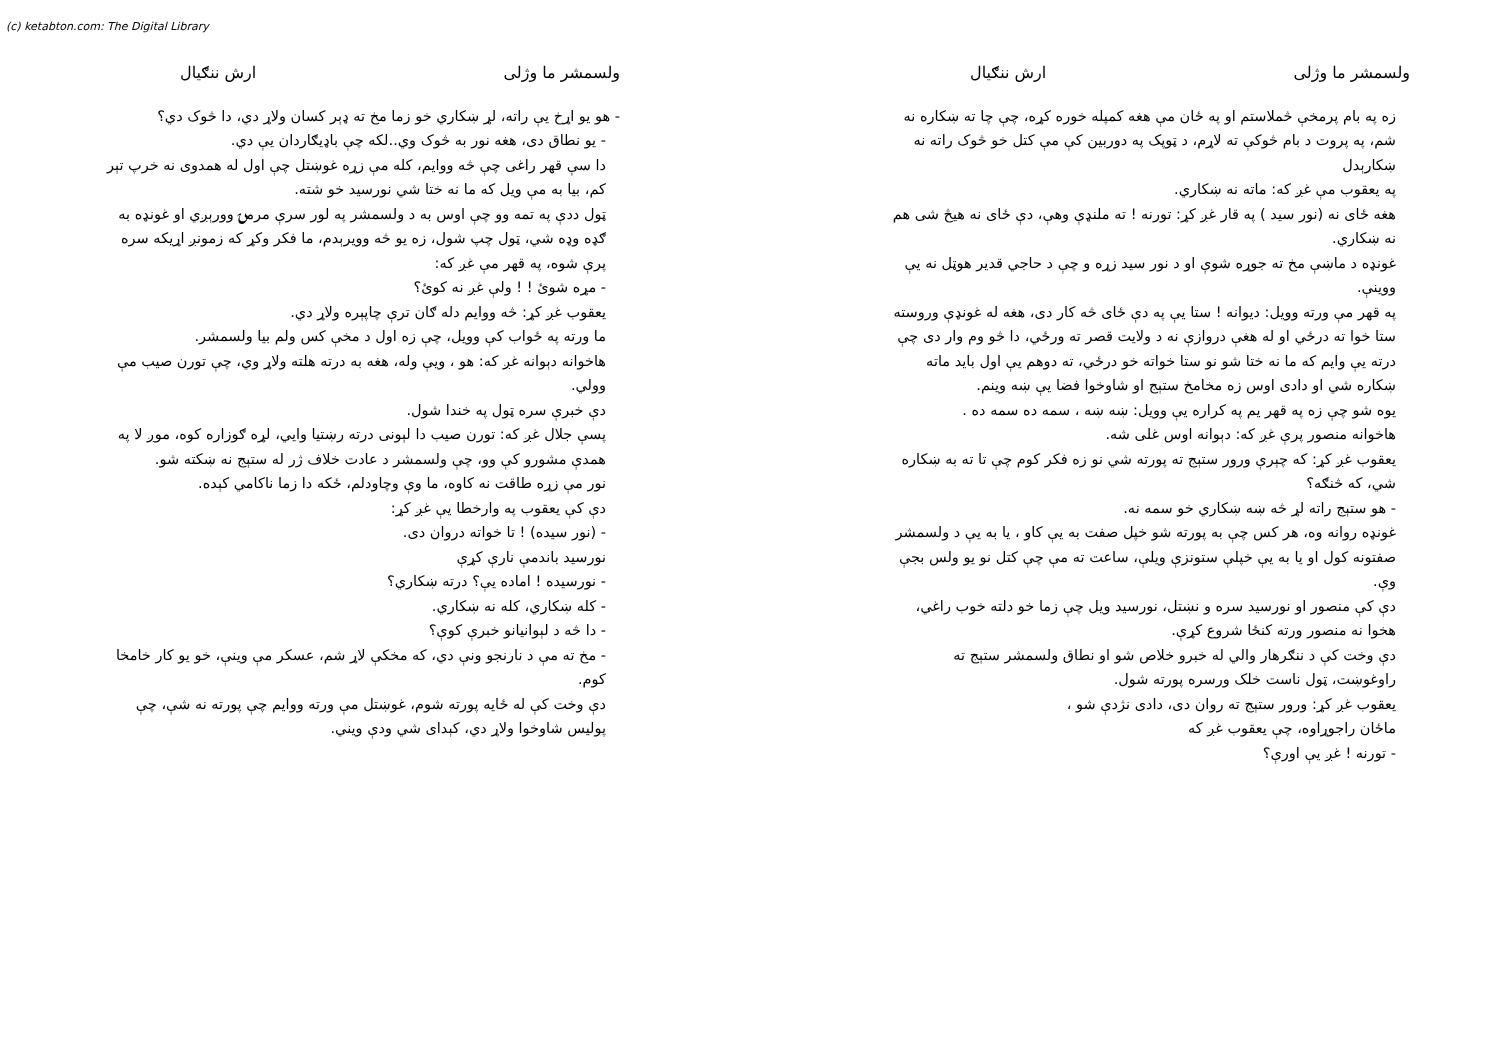(c) ketabton.com: The Digital Library
ولسمشر ما وژلی ارش ننګیال
- هو يو اړخ يې راته، لړ ښکاري خو زما مخ ته ډېر کسان ولاړ دي، دا څوک دي؟
- يو نطاق دی، هغه نور به څوک وي..لکه چې باډيګاردان يې دي.
دا سې قهر راغی چې څه ووايم، کله مې زړه غوښتل چې اول له همدوی نه خرپ تېر کم، بيا به مې ويل که ما نه ختا شي نورسيد خو شته.
ټول ددې په تمه وو چې اوس به د ولسمشر په لور سرې مرمۍ وورېږي او غونډه به ګډه وډه شي، ټول چپ شول، زه يو څه وويرېدم، ما فکر وکړ که زمونږ اړيکه سره پرې شوه، په قهر مې غږ که:
- مړه شوئ ! ! ولې غږ نه کوئ؟
يعقوب غږ کړ: څه ووايم دله ګان ترې چاپېره ولاړ دي.
ما ورته په ځواب کې وويل، چې زه اول د مخې کس ولم بيا ولسمشر.
هاخوانه دېوانه غږ که: هو ، ويې وله، هغه به درته هلته ولاړ وي، چې تورن صيب مې وولي.
دې خبرې سره ټول په خندا شول.
پسې جلال غږ که: تورن صيب دا لېونی درته رښتيا وايي، لړه ګوزاره کوه، موږ لا په همدې مشورو کې وو، چې ولسمشر د عادت خلاف ژر له ستېج نه ښکته شو.
نور مې زړه طاقت نه کاوه، ما وې وچاودلم، ځکه دا زما ناکامي کېده.
دې کې يعقوب په وارخطا يې غږ کړ:
- (نور سيده) ! تا خواته دروان دی.
نورسيد باندمې نارې کړې
- نورسيده ! اماده يې؟ درته ښکاري؟
- کله ښکاري، کله نه ښکاري.
- دا څه د لېوانيانو خبرې کوې؟
- مخ ته مې د نارنجو ونې دي، که مخکې لاړ شم، عسکر مې وينې، خو يو کار خامخا کوم.
دې وخت کې له ځايه پورته شوم، غوښتل مې ورته ووايم چې پورته نه شې، چې پوليس شاوخوا ولاړ دي، کېدای شي ودې ويني.
ولسمشر ما وژلی ارش ننګیال
زه په بام پرمخې څملاستم او په ځان مې هغه کمپله خوره کړه، چې چا ته ښکاره نه شم، په پروت د بام څوکې ته لاړم، د ټوپک په دوربين کې مې کتل خو څوک راته نه ښکارېدل
په يعقوب مې غږ که: ماته نه ښکاري.
هغه ځای نه (نور سيد ) په قار غږ کړ: تورنه ! ته ملنډې وهې، دې ځای نه هيڅ شی هم نه ښکاري.
غونډه د ماښې مخ ته جوړه شوې او د نور سيد زړه و چې د حاجي قدير هوټل نه يې ووينې.
په قهر مې ورته وويل: ديوانه ! ستا يې په دې ځای څه کار دی، هغه له غونډې وروسته ستا خوا ته درځي او له هغې دروازې نه د ولايت قصر ته ورځي، دا څو وم وار دی چې درته يې وايم که ما نه ختا شو نو ستا خواته خو درځي، ته دوهم يې اول بايد ماته ښکاره شي او دادی اوس زه مخامخ ستېج او شاوخوا فضا يې ښه وينم.
يوه شو چې زه په قهر يم په کراره يې وويل: ښه ښه ، سمه ده سمه ده .
هاخوانه منصور پرې غږ که: دېوانه اوس غلی شه.
يعقوب غږ کړ: که چېرې ورور ستېج ته پورته شي نو زه فکر کوم چې تا ته به ښکاره شي، که څنګه؟
- هو ستېج راته لړ څه ښه ښکاري خو سمه نه.
غونډه روانه وه، هر کس چې به پورته شو خپل صفت به يې کاو ، يا به يې د ولسمشر صفتونه کول او يا به يې خپلې ستونزې ويلې، ساعت ته مې چې کتل نو يو ولس بجې وې.
دې کې منصور او نورسيد سره و نښتل، نورسيد ويل چې زما خو دلته خوب راغي، هخوا نه منصور ورته کنځا شروع کړې.
دې وخت کې د ننګرهار والي له خبرو خلاص شو او نطاق ولسمشر ستېج ته راوغوښت، ټول ناست خلک ورسره پورته شول.
يعقوب غږ کړ: ورور ستېج ته روان دی، دادی نژدې شو ،
ماځان راجوړاوه، چې يعقوب غږ که
- تورنه ! غږ يې اورې؟